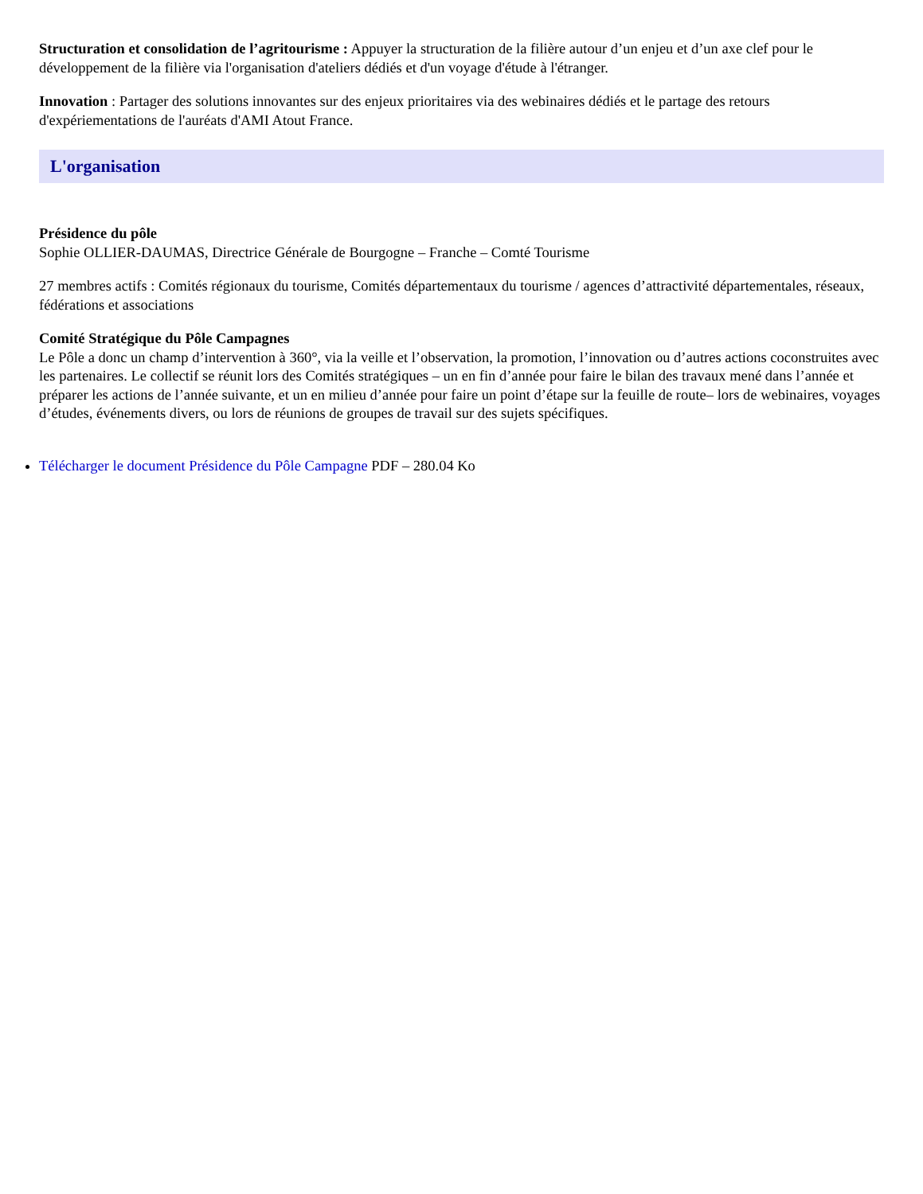Structuration et consolidation de l’agritourisme : Appuyer la structuration de la filière autour d’un enjeu et d’un axe clef pour le développement de la filière via l'organisation d'ateliers dédiés et d'un voyage d'étude à l'étranger.
Innovation : Partager des solutions innovantes sur des enjeux prioritaires via des webinaires dédiés et le partage des retours d'expériementations de l'auréats d'AMI Atout France.
L'organisation
Présidence du pôle
Sophie OLLIER-DAUMAS, Directrice Générale de Bourgogne – Franche – Comté Tourisme
27 membres actifs : Comités régionaux du tourisme, Comités départementaux du tourisme / agences d’attractivité départementales, réseaux, fédérations et associations
Comité Stratégique du Pôle Campagnes
Le Pôle a donc un champ d’intervention à 360°, via la veille et l’observation, la promotion, l’innovation ou d’autres actions coconstruites avec les partenaires. Le collectif se réunit lors des Comités stratégiques – un en fin d’année pour faire le bilan des travaux mené dans l’année et préparer les actions de l’année suivante, et un en milieu d’année pour faire un point d’étape sur la feuille de route– lors de webinaires, voyages d’études, événements divers, ou lors de réunions de groupes de travail sur des sujets spécifiques.
Télécharger le document Présidence du Pôle Campagne PDF – 280.04 Ko